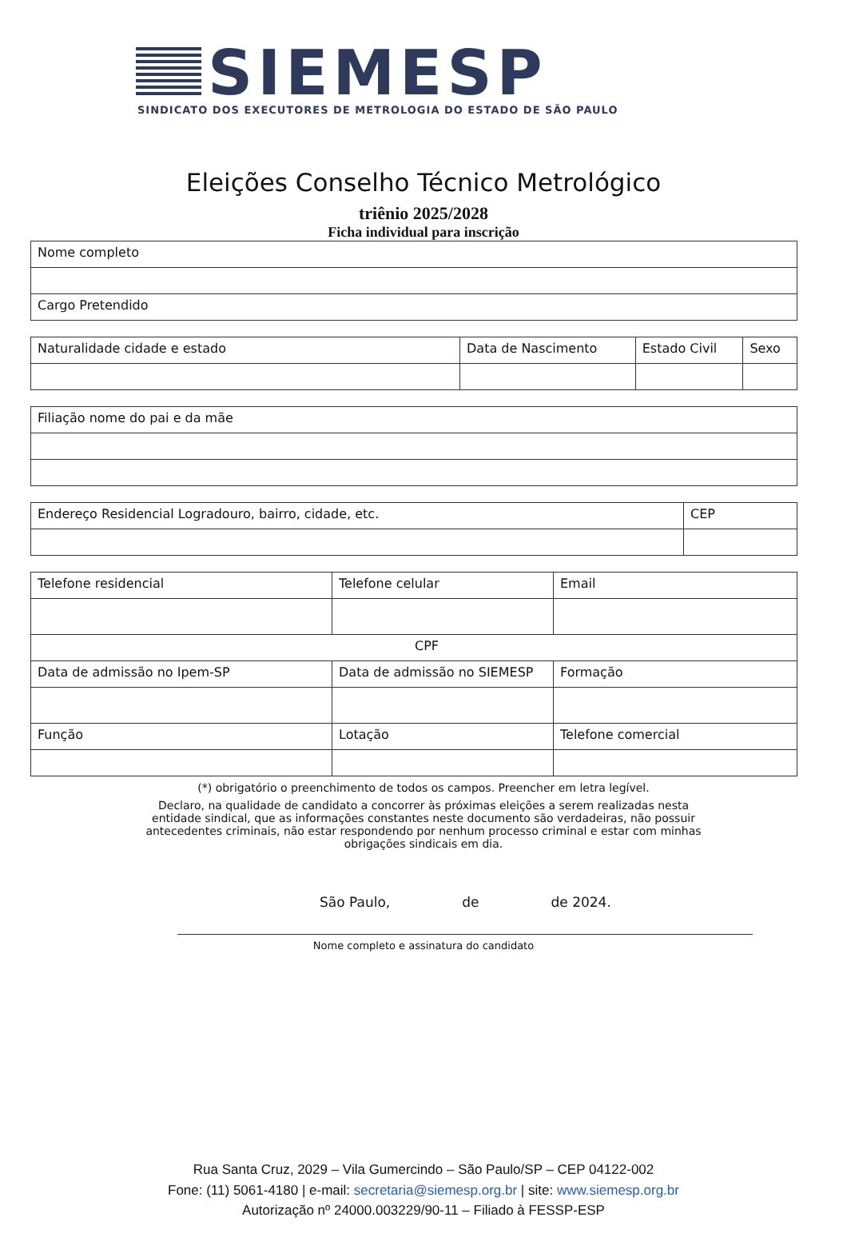SIEMESP
SINDICATO DOS EXECUTORES DE METROLOGIA DO ESTADO DE SÃO PAULO
Eleições Conselho Técnico Metrológico
triênio 2025/2028
Ficha individual para inscrição
| Nome completo |
| Cargo Pretendido |
| Naturalidade cidade e estado | Data de Nascimento | Estado Civil | Sexo |
| Filiação nome do pai e da mãe |
| Endereço Residencial Logradouro, bairro, cidade, etc. | CEP |
| Telefone residencial | Telefone celular | Email |
| CPF | | |
| Data de admissão no Ipem-SP | Data de admissão no SIEMESP | Formação |
| Função | Lotação | Telefone comercial |
(*) obrigatório o preenchimento de todos os campos. Preencher em letra legível.
Declaro, na qualidade de candidato a concorrer às próximas eleições a serem realizadas nesta entidade sindical, que as informações constantes neste documento são verdadeiras, não possuir antecedentes criminais, não estar respondendo por nenhum processo criminal e estar com minhas obrigações sindicais em dia.
São Paulo, de de 2024.
Nome completo e assinatura do candidato
Rua Santa Cruz, 2029 – Vila Gumercindo – São Paulo/SP – CEP 04122-002
Fone: (11) 5061-4180 | e-mail: secretaria@siemesp.org.br | site: www.siemesp.org.br
Autorização nº 24000.003229/90-11 – Filiado à FESSP-ESP